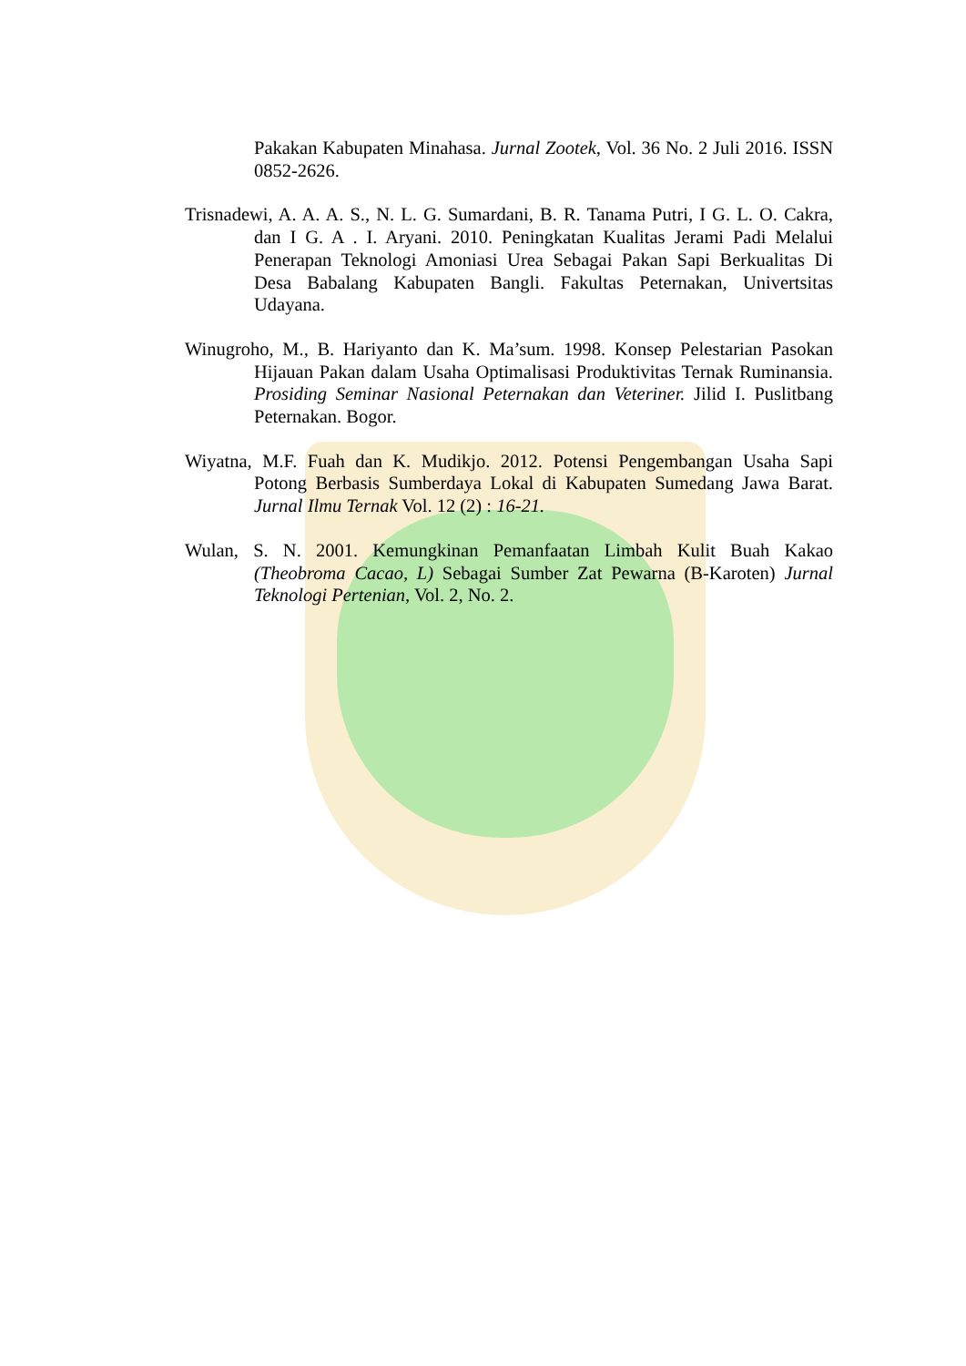Pakakan Kabupaten Minahasa. Jurnal Zootek, Vol. 36 No. 2 Juli 2016. ISSN 0852-2626.
Trisnadewi, A. A. A. S., N. L. G. Sumardani, B. R. Tanama Putri, I G. L. O. Cakra, dan I G. A . I. Aryani. 2010. Peningkatan Kualitas Jerami Padi Melalui Penerapan Teknologi Amoniasi Urea Sebagai Pakan Sapi Berkualitas Di Desa Babalang Kabupaten Bangli. Fakultas Peternakan, Univertsitas Udayana.
Winugroho, M., B. Hariyanto dan K. Ma’sum. 1998. Konsep Pelestarian Pasokan Hijauan Pakan dalam Usaha Optimalisasi Produktivitas Ternak Ruminansia. Prosiding Seminar Nasional Peternakan dan Veteriner. Jilid I. Puslitbang Peternakan. Bogor.
Wiyatna, M.F. Fuah dan K. Mudikjo. 2012. Potensi Pengembangan Usaha Sapi Potong Berbasis Sumberdaya Lokal di Kabupaten Sumedang Jawa Barat. Jurnal Ilmu Ternak Vol. 12 (2) : 16-21.
Wulan, S. N. 2001. Kemungkinan Pemanfaatan Limbah Kulit Buah Kakao (Theobroma Cacao, L) Sebagai Sumber Zat Pewarna (B-Karoten) Jurnal Teknologi Pertenian, Vol. 2, No. 2.